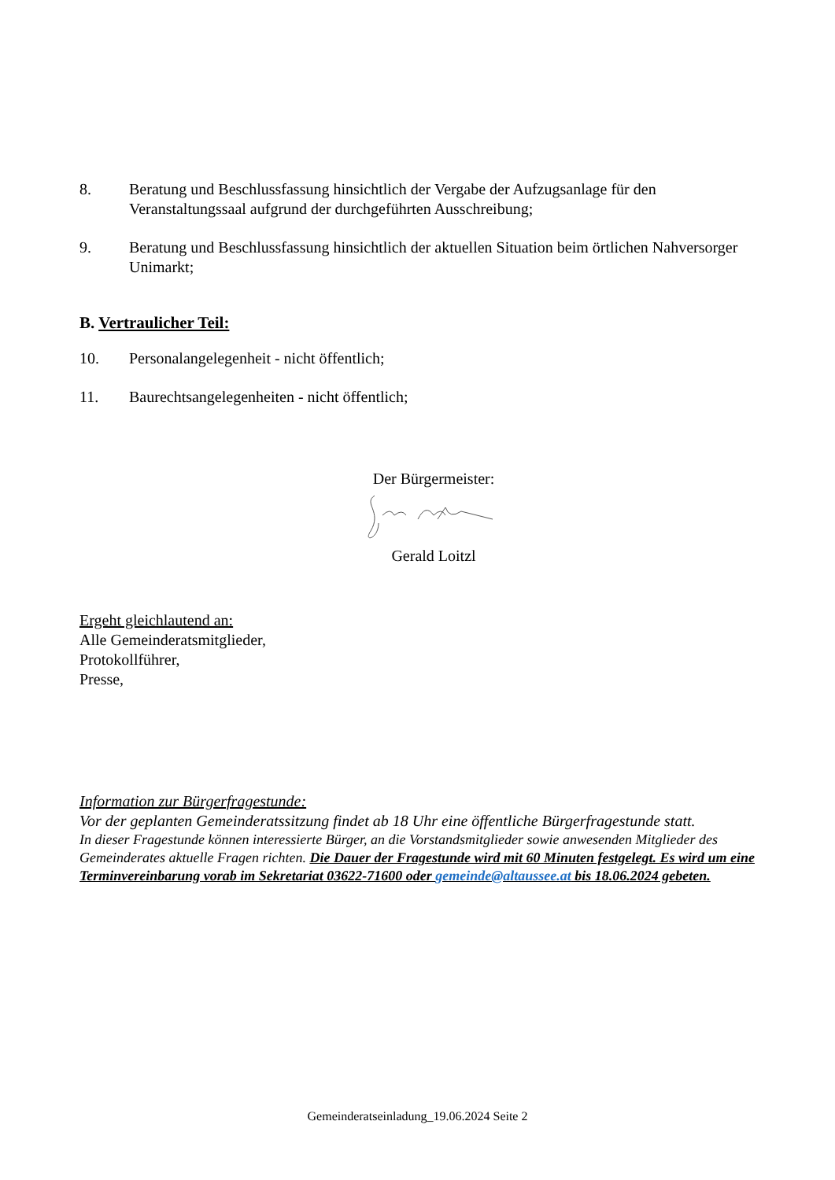8. Beratung und Beschlussfassung hinsichtlich der Vergabe der Aufzugsanlage für den Veranstaltungssaal aufgrund der durchgeführten Ausschreibung;
9. Beratung und Beschlussfassung hinsichtlich der aktuellen Situation beim örtlichen Nahversorger Unimarkt;
B. Vertraulicher Teil:
10. Personalangelegenheit - nicht öffentlich;
11. Baurechtsangelegenheiten - nicht öffentlich;
Der Bürgermeister:
Gerald Loitzl
Ergeht gleichlautend an:
Alle Gemeinderatsmitglieder,
Protokollführer,
Presse,
Information zur Bürgerfragestunde:
Vor der geplanten Gemeinderatssitzung findet ab 18 Uhr eine öffentliche Bürgerfragestunde statt.
In dieser Fragestunde können interessierte Bürger, an die Vorstandsmitglieder sowie anwesenden Mitglieder des Gemeinderates aktuelle Fragen richten. Die Dauer der Fragestunde wird mit 60 Minuten festgelegt. Es wird um eine Terminvereinbarung vorab im Sekretariat 03622-71600 oder gemeinde@altaussee.at bis 18.06.2024 gebeten.
Gemeinderatseinladung_19.06.2024 Seite 2